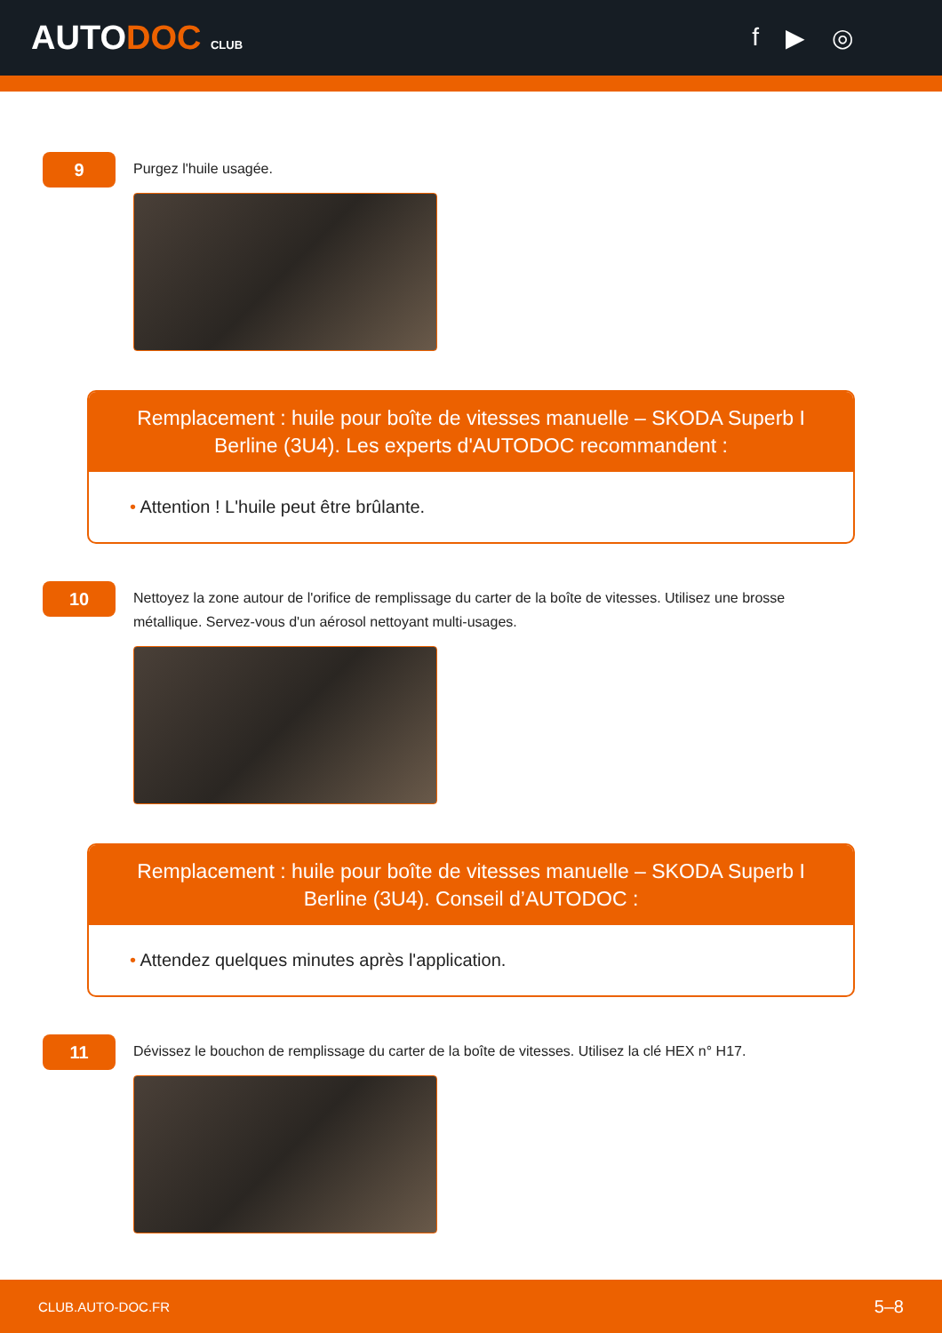AUTODOC CLUB
f ▶ ◎
9
Purgez l'huile usagée.
Remplacement : huile pour boîte de vitesses manuelle – SKODA Superb I Berline (3U4). Les experts d'AUTODOC recommandent :
• Attention ! L'huile peut être brûlante.
10
Nettoyez la zone autour de l'orifice de remplissage du carter de la boîte de vitesses. Utilisez une brosse métallique. Servez-vous d'un aérosol nettoyant multi-usages.
Remplacement : huile pour boîte de vitesses manuelle – SKODA Superb I Berline (3U4). Conseil d’AUTODOC :
• Attendez quelques minutes après l'application.
11
Dévissez le bouchon de remplissage du carter de la boîte de vitesses. Utilisez la clé HEX n° H17.
CLUB.AUTO-DOC.FR 5–8